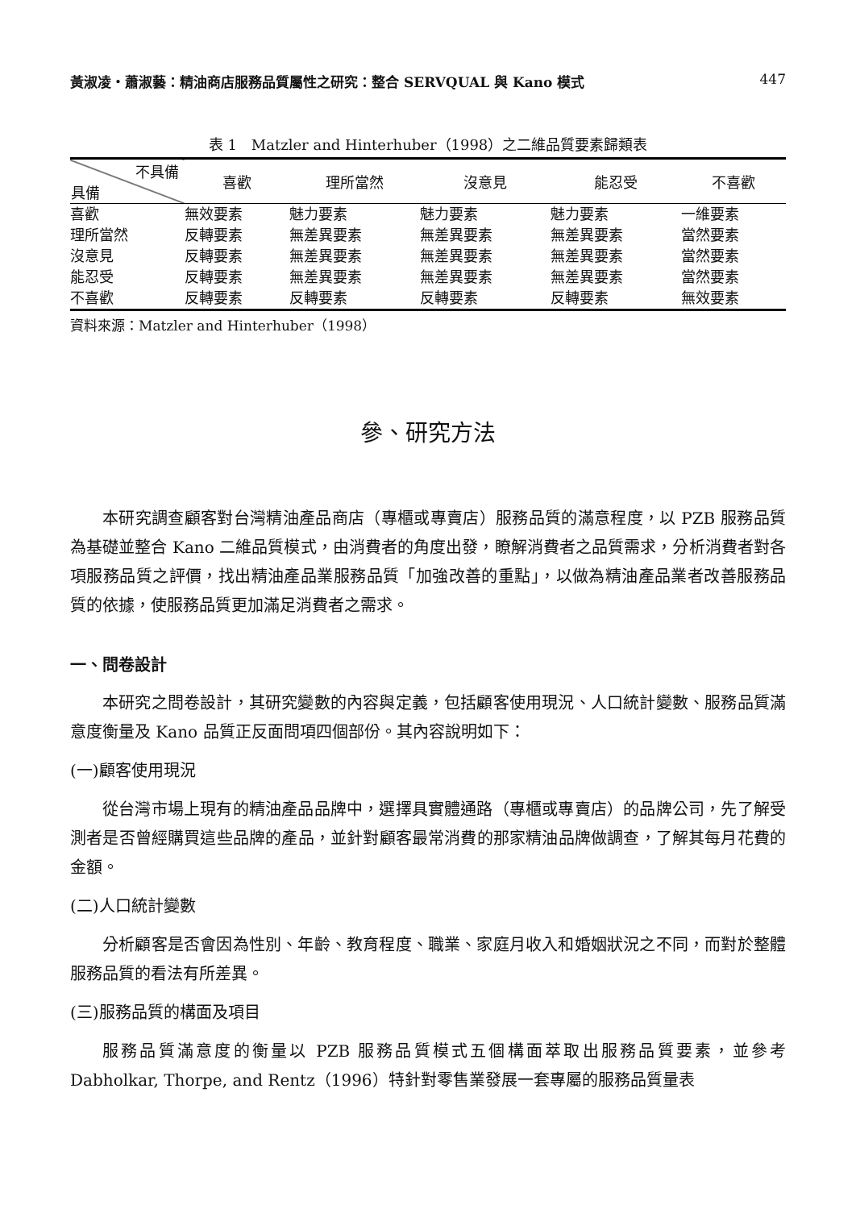黃淑凌‧蕭淑藝：精油商店服務品質屬性之研究：整合 SERVQUAL 與 Kano 模式 447
表 1　Matzler and Hinterhuber（1998）之二維品質要素歸類表
| 不具備 具備 | 喜歡 | 理所當然 | 沒意見 | 能忍受 | 不喜歡 |
| --- | --- | --- | --- | --- | --- |
| 喜歡 | 無效要素 | 魅力要素 | 魅力要素 | 魅力要素 | 一維要素 |
| 理所當然 | 反轉要素 | 無差異要素 | 無差異要素 | 無差異要素 | 當然要素 |
| 沒意見 | 反轉要素 | 無差異要素 | 無差異要素 | 無差異要素 | 當然要素 |
| 能忍受 | 反轉要素 | 無差異要素 | 無差異要素 | 無差異要素 | 當然要素 |
| 不喜歡 | 反轉要素 | 反轉要素 | 反轉要素 | 反轉要素 | 無效要素 |
資料來源：Matzler and Hinterhuber（1998）
參、研究方法
本研究調查顧客對台灣精油產品商店（專櫃或專賣店）服務品質的滿意程度，以 PZB 服務品質為基礎並整合 Kano 二維品質模式，由消費者的角度出發，瞭解消費者之品質需求，分析消費者對各項服務品質之評價，找出精油產品業服務品質「加強改善的重點」，以做為精油產品業者改善服務品質的依據，使服務品質更加滿足消費者之需求。
一、問卷設計
本研究之問卷設計，其研究變數的內容與定義，包括顧客使用現況、人口統計變數、服務品質滿意度衡量及 Kano 品質正反面問項四個部份。其內容說明如下：
(一)顧客使用現況
從台灣市場上現有的精油產品品牌中，選擇具實體通路（專櫃或專賣店）的品牌公司，先了解受測者是否曾經購買這些品牌的產品，並針對顧客最常消費的那家精油品牌做調查，了解其每月花費的金額。
(二)人口統計變數
分析顧客是否會因為性別、年齡、教育程度、職業、家庭月收入和婚姻狀況之不同，而對於整體服務品質的看法有所差異。
(三)服務品質的構面及項目
服務品質滿意度的衡量以 PZB 服務品質模式五個構面萃取出服務品質要素，並參考 Dabholkar, Thorpe, and Rentz（1996）特針對零售業發展一套專屬的服務品質量表